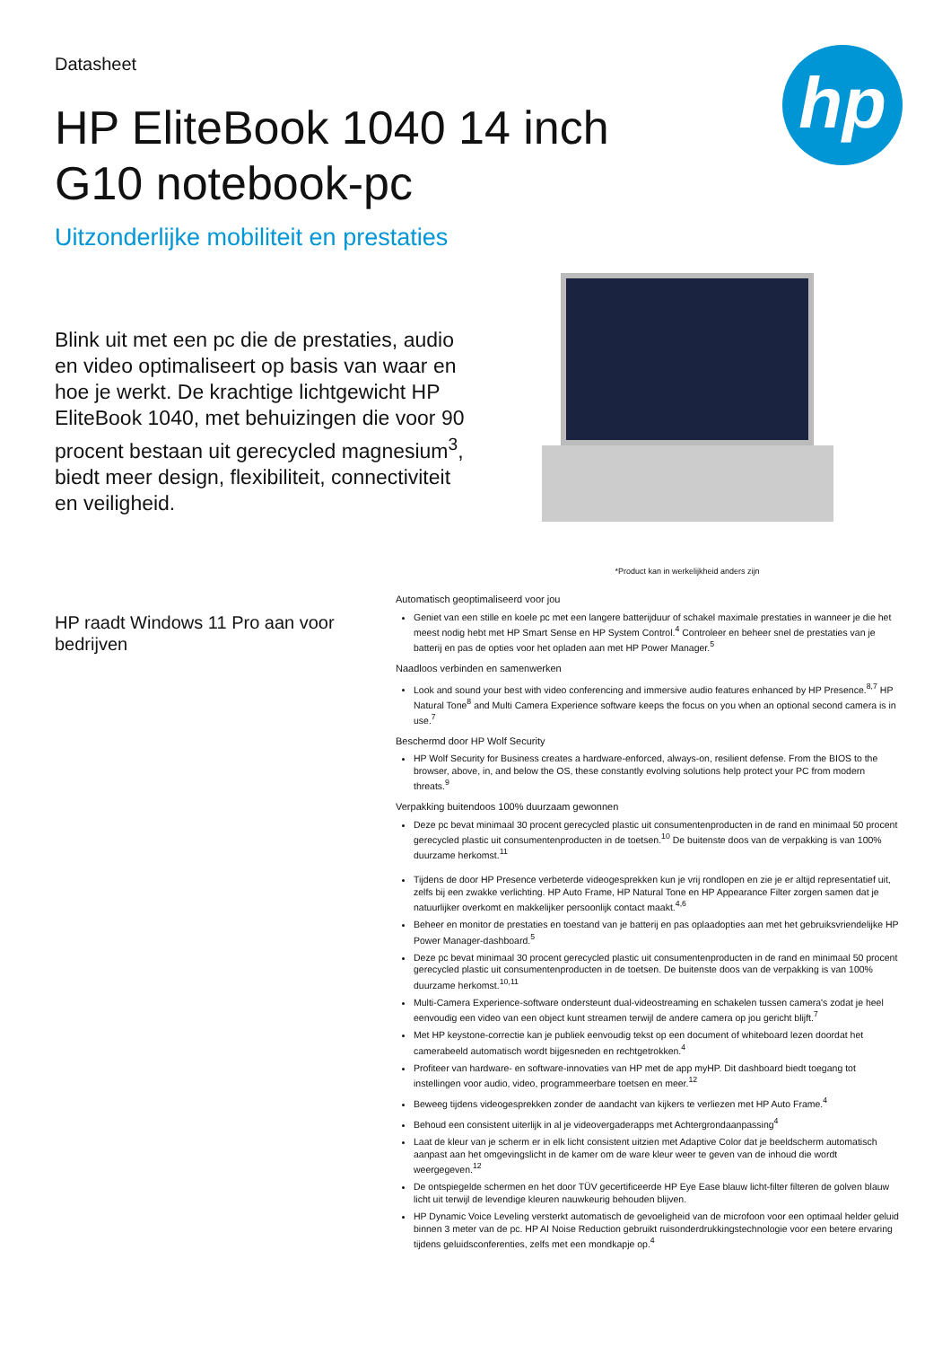hp
Datasheet
HP EliteBook 1040 14 inch G10 notebook-pc
Uitzonderlijke mobiliteit en prestaties
Blink uit met een pc die de prestaties, audio en video optimaliseert op basis van waar en hoe je werkt. De krachtige lichtgewicht HP EliteBook 1040, met behuizingen die voor 90 procent bestaan uit gerecycled magnesium<sup>3</sup>, biedt meer design, flexibiliteit, connectiviteit en veiligheid.
*Product kan in werkelijkheid anders zijn
HP raadt Windows 11 Pro aan voor bedrijven
Automatisch geoptimaliseerd voor jou
Geniet van een stille en koele pc met een langere batterijduur of schakel maximale prestaties in wanneer je die het meest nodig hebt met HP Smart Sense en HP System Control.<sup>4</sup> Controleer en beheer snel de prestaties van je batterij en pas de opties voor het opladen aan met HP Power Manager.<sup>5</sup>
Naadloos verbinden en samenwerken
Look and sound your best with video conferencing and immersive audio features enhanced by HP Presence.<sup>8,7</sup> HP Natural Tone<sup>8</sup> and Multi Camera Experience software keeps the focus on you when an optional second camera is in use.<sup>7</sup>
Beschermd door HP Wolf Security
HP Wolf Security for Business creates a hardware-enforced, always-on, resilient defense. From the BIOS to the browser, above, in, and below the OS, these constantly evolving solutions help protect your PC from modern threats.<sup>9</sup>
Verpakking buitendoos 100% duurzaam gewonnen
Deze pc bevat minimaal 30 procent gerecycled plastic uit consumentenproducten in de rand en minimaal 50 procent gerecycled plastic uit consumentenproducten in de toetsen.<sup>10</sup> De buitenste doos van de verpakking is van 100% duurzame herkomst.<sup>11</sup>
Tijdens de door HP Presence verbeterde videogesprekken kun je vrij rondlopen en zie je er altijd representatief uit, zelfs bij een zwakke verlichting. HP Auto Frame, HP Natural Tone en HP Appearance Filter zorgen samen dat je natuurlijker overkomt en makkelijker persoonlijk contact maakt.<sup>4,6</sup>
Beheer en monitor de prestaties en toestand van je batterij en pas oplaadopties aan met het gebruiksvriendelijke HP Power Manager-dashboard.<sup>5</sup>
Deze pc bevat minimaal 30 procent gerecycled plastic uit consumentenproducten in de rand en minimaal 50 procent gerecycled plastic uit consumentenproducten in de toetsen. De buitenste doos van de verpakking is van 100% duurzame herkomst.<sup>10,11</sup>
Multi-Camera Experience-software ondersteunt dual-videostreaming en schakelen tussen camera's zodat je heel eenvoudig een video van een object kunt streamen terwijl de andere camera op jou gericht blijft.<sup>7</sup>
Met HP keystone-correctie kan je publiek eenvoudig tekst op een document of whiteboard lezen doordat het camerabeeld automatisch wordt bijgesneden en rechtgetrokken.<sup>4</sup>
Profiteer van hardware- en software-innovaties van HP met de app myHP. Dit dashboard biedt toegang tot instellingen voor audio, video, programmeerbare toetsen en meer.<sup>12</sup>
Beweeg tijdens videogesprekken zonder de aandacht van kijkers te verliezen met HP Auto Frame.<sup>4</sup>
Behoud een consistent uiterlijk in al je videovergaderapps met Achtergrondaanpassing<sup>4</sup>
Laat de kleur van je scherm er in elk licht consistent uitzien met Adaptive Color dat je beeldscherm automatisch aanpast aan het omgevingslicht in de kamer om de ware kleur weer te geven van de inhoud die wordt weergegeven.<sup>12</sup>
De ontspiegelde schermen en het door TÜV gecertificeerde HP Eye Ease blauw licht-filter filteren de golven blauw licht uit terwijl de levendige kleuren nauwkeurig behouden blijven.
HP Dynamic Voice Leveling versterkt automatisch de gevoeligheid van de microfoon voor een optimaal helder geluid binnen 3 meter van de pc. HP AI Noise Reduction gebruikt ruisonderdrukkingstechnologie voor een betere ervaring tijdens geluidsconferenties, zelfs met een mondkapje op.<sup>4</sup>